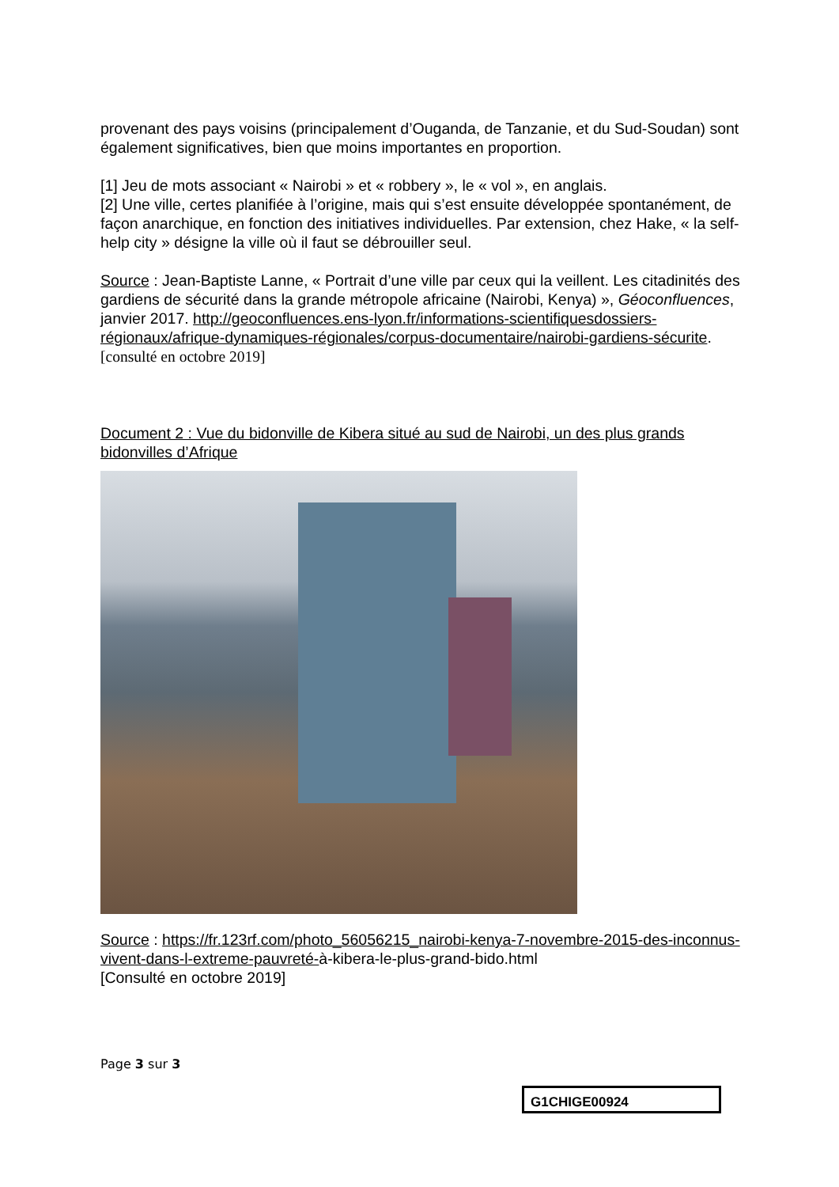provenant des pays voisins (principalement d’Ouganda, de Tanzanie, et du Sud-Soudan) sont également significatives, bien que moins importantes en proportion.
[1] Jeu de mots associant « Nairobi » et « robbery », le « vol », en anglais.
[2] Une ville, certes planifiée à l’origine, mais qui s’est ensuite développée spontanément, de façon anarchique, en fonction des initiatives individuelles. Par extension, chez Hake, « la self-help city » désigne la ville où il faut se débrouiller seul.
Source : Jean-Baptiste Lanne, « Portrait d’une ville par ceux qui la veillent. Les citadinités des gardiens de sécurité dans la grande métropole africaine (Nairobi, Kenya) », Géoconfluences, janvier 2017. http://geoconfluences.ens-lyon.fr/informations-scientifiquesdossiers-régionaux/afrique-dynamiques-régionales/corpus-documentaire/nairobi-gardiens-sécurite. [consulté en octobre 2019]
Document 2 : Vue du bidonville de Kibera situé au sud de Nairobi, un des plus grands bidonvilles d’Afrique
Source : https://fr.123rf.com/photo_56056215_nairobi-kenya-7-novembre-2015-des-inconnus-vivent-dans-l-extreme-pauvreté-à-kibera-le-plus-grand-bido.html
[Consulté en octobre 2019]
Page 3 sur 3
G1CHIGE00924